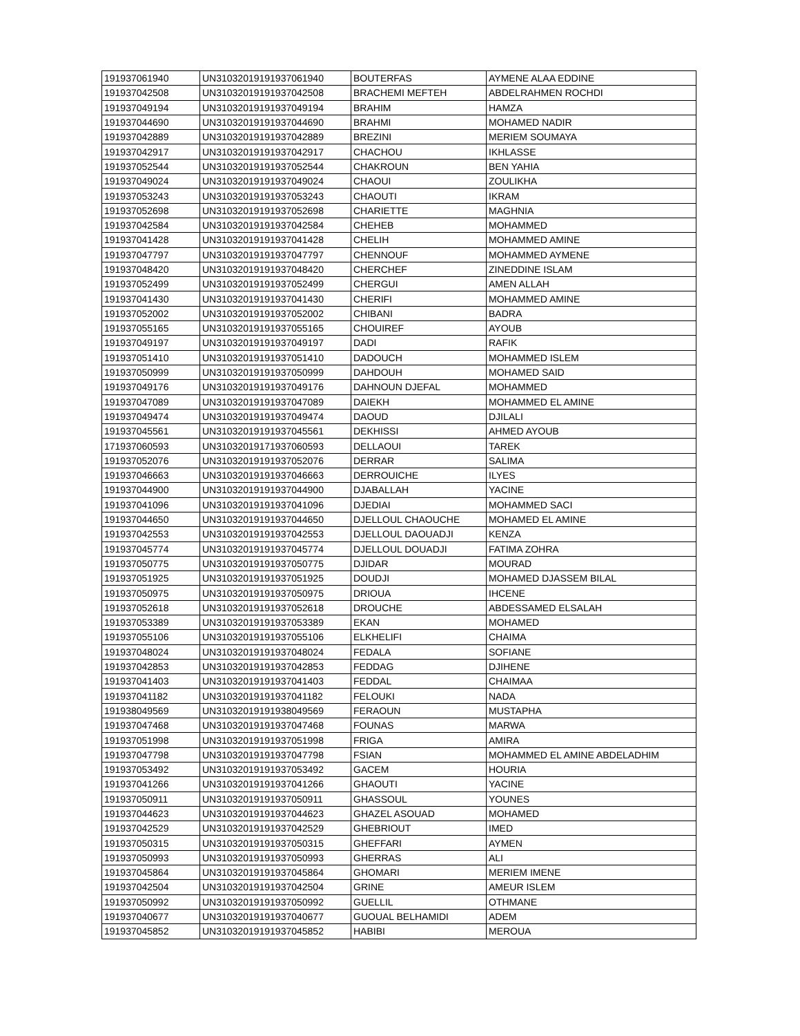| 191937061940 | UN31032019191937061940 | BOUTERFAS | AYMENE ALAA EDDINE |
| 191937042508 | UN31032019191937042508 | BRACHEMI MEFTEH | ABDELRAHMEN ROCHDI |
| 191937049194 | UN31032019191937049194 | BRAHIM | HAMZA |
| 191937044690 | UN31032019191937044690 | BRAHMI | MOHAMED NADIR |
| 191937042889 | UN31032019191937042889 | BREZINI | MERIEM SOUMAYA |
| 191937042917 | UN31032019191937042917 | CHACHOU | IKHLASSE |
| 191937052544 | UN31032019191937052544 | CHAKROUN | BEN YAHIA |
| 191937049024 | UN31032019191937049024 | CHAOUI | ZOULIKHA |
| 191937053243 | UN31032019191937053243 | CHAOUTI | IKRAM |
| 191937052698 | UN31032019191937052698 | CHARIETTE | MAGHNIA |
| 191937042584 | UN31032019191937042584 | CHEHEB | MOHAMMED |
| 191937041428 | UN31032019191937041428 | CHELIH | MOHAMMED AMINE |
| 191937047797 | UN31032019191937047797 | CHENNOUF | MOHAMMED AYMENE |
| 191937048420 | UN31032019191937048420 | CHERCHEF | ZINEDDINE ISLAM |
| 191937052499 | UN31032019191937052499 | CHERGUI | AMEN ALLAH |
| 191937041430 | UN31032019191937041430 | CHERIFI | MOHAMMED AMINE |
| 191937052002 | UN31032019191937052002 | CHIBANI | BADRA |
| 191937055165 | UN31032019191937055165 | CHOUIREF | AYOUB |
| 191937049197 | UN31032019191937049197 | DADI | RAFIK |
| 191937051410 | UN31032019191937051410 | DADOUCH | MOHAMMED ISLEM |
| 191937050999 | UN31032019191937050999 | DAHDOUH | MOHAMED SAID |
| 191937049176 | UN31032019191937049176 | DAHNOUN DJEFAL | MOHAMMED |
| 191937047089 | UN31032019191937047089 | DAIEKH | MOHAMMED EL AMINE |
| 191937049474 | UN31032019191937049474 | DAOUD | DJILALI |
| 191937045561 | UN31032019191937045561 | DEKHISSI | AHMED AYOUB |
| 171937060593 | UN31032019171937060593 | DELLAOUI | TAREK |
| 191937052076 | UN31032019191937052076 | DERRAR | SALIMA |
| 191937046663 | UN31032019191937046663 | DERROUICHE | ILYES |
| 191937044900 | UN31032019191937044900 | DJABALLAH | YACINE |
| 191937041096 | UN31032019191937041096 | DJEDIAI | MOHAMMED SACI |
| 191937044650 | UN31032019191937044650 | DJELLOUL CHAOUCHE | MOHAMED EL AMINE |
| 191937042553 | UN31032019191937042553 | DJELLOUL DAOUADJI | KENZA |
| 191937045774 | UN31032019191937045774 | DJELLOUL DOUADJI | FATIMA ZOHRA |
| 191937050775 | UN31032019191937050775 | DJIDAR | MOURAD |
| 191937051925 | UN31032019191937051925 | DOUDJI | MOHAMED DJASSEM BILAL |
| 191937050975 | UN31032019191937050975 | DRIOUA | IHCENE |
| 191937052618 | UN31032019191937052618 | DROUCHE | ABDESSAMED ELSALAH |
| 191937053389 | UN31032019191937053389 | EKAN | MOHAMED |
| 191937055106 | UN31032019191937055106 | ELKHELIFI | CHAIMA |
| 191937048024 | UN31032019191937048024 | FEDALA | SOFIANE |
| 191937042853 | UN31032019191937042853 | FEDDAG | DJIHENE |
| 191937041403 | UN31032019191937041403 | FEDDAL | CHAIMAA |
| 191937041182 | UN31032019191937041182 | FELOUKI | NADA |
| 191938049569 | UN31032019191938049569 | FERAOUN | MUSTAPHA |
| 191937047468 | UN31032019191937047468 | FOUNAS | MARWA |
| 191937051998 | UN31032019191937051998 | FRIGA | AMIRA |
| 191937047798 | UN31032019191937047798 | FSIAN | MOHAMMED EL AMINE ABDELADHIM |
| 191937053492 | UN31032019191937053492 | GACEM | HOURIA |
| 191937041266 | UN31032019191937041266 | GHAOUTI | YACINE |
| 191937050911 | UN31032019191937050911 | GHASSOUL | YOUNES |
| 191937044623 | UN31032019191937044623 | GHAZEL ASOUAD | MOHAMED |
| 191937042529 | UN31032019191937042529 | GHEBRIOUT | IMED |
| 191937050315 | UN31032019191937050315 | GHEFFARI | AYMEN |
| 191937050993 | UN31032019191937050993 | GHERRAS | ALI |
| 191937045864 | UN31032019191937045864 | GHOMARI | MERIEM IMENE |
| 191937042504 | UN31032019191937042504 | GRINE | AMEUR ISLEM |
| 191937050992 | UN31032019191937050992 | GUELLIL | OTHMANE |
| 191937040677 | UN31032019191937040677 | GUOUAL BELHAMIDI | ADEM |
| 191937045852 | UN31032019191937045852 | HABIBI | MEROUA |